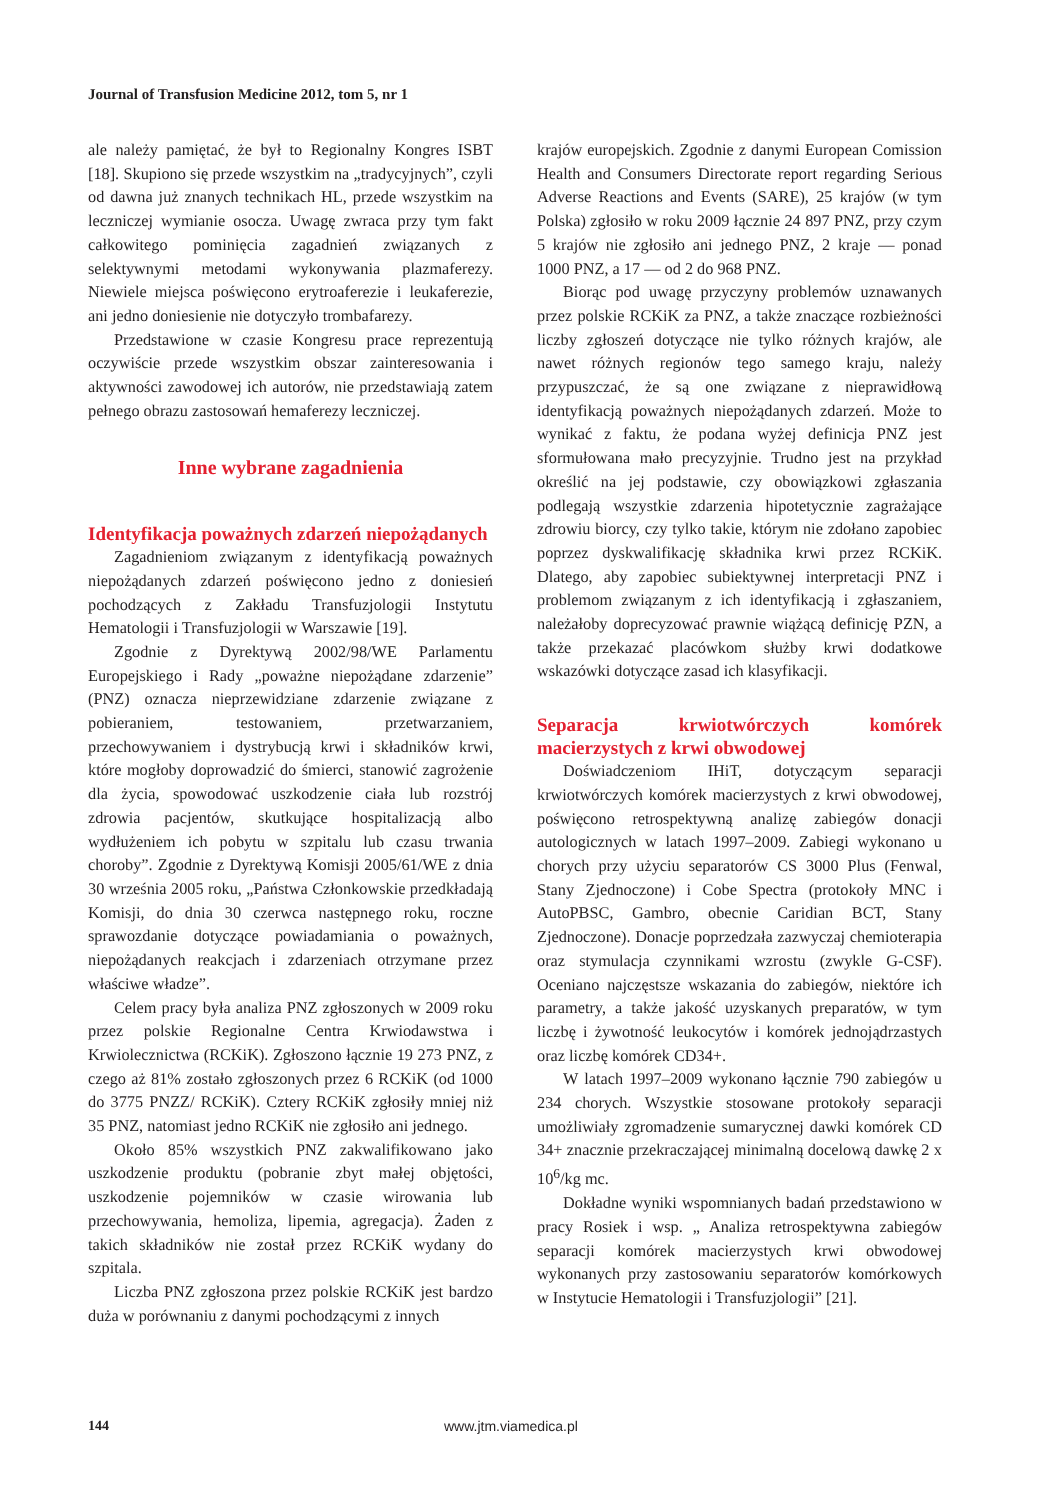Journal of Transfusion Medicine 2012, tom 5, nr 1
ale należy pamiętać, że był to Regionalny Kongres ISBT [18]. Skupiono się przede wszystkim na „tradycyjnych”, czyli od dawna już znanych technikach HL, przede wszystkim na leczniczej wymianie osocza. Uwagę zwraca przy tym fakt całkowitego pominięcia zagadnień związanych z selektywnymi metodami wykonywania plazmaferezy. Niewiele miejsca poświęcono erytroaferezie i leukaferezie, ani jedno doniesienie nie dotyczyło trombafarezy.
Przedstawione w czasie Kongresu prace reprezentują oczywiście przede wszystkim obszar zainteresowania i aktywności zawodowej ich autorów, nie przedstawiają zatem pełnego obrazu zastosowań hemaferezy leczniczej.
Inne wybrane zagadnienia
Identyfikacja poważnych zdarzeń niepożądanych
Zagadnieniom związanym z identyfikacją poważnych niepożądanych zdarzeń poświęcono jedno z doniesień pochodzących z Zakładu Transfuzjologii Instytutu Hematologii i Transfuzjologii w Warszawie [19].
Zgodnie z Dyrektywą 2002/98/WE Parlamentu Europejskiego i Rady „poważne niepożądane zdarzenie” (PNZ) oznacza nieprzewidziane zdarzenie związane z pobieraniem, testowaniem, przetwarzaniem, przechowywaniem i dystrybucją krwi i składników krwi, które mogłoby doprowadzić do śmierci, stanowić zagrożenie dla życia, spowodować uszkodzenie ciała lub rozstrój zdrowia pacjentów, skutkujące hospitalizacją albo wydłużeniem ich pobytu w szpitalu lub czasu trwania choroby”. Zgodnie z Dyrektywą Komisji 2005/61/WE z dnia 30 września 2005 roku, „Państwa Członkowskie przedkładają Komisji, do dnia 30 czerwca następnego roku, roczne sprawozdanie dotyczące powiadamiania o poważnych, niepożądanych reakcjach i zdarzeniach otrzymane przez właściwe władze”.
Celem pracy była analiza PNZ zgłoszonych w 2009 roku przez polskie Regionalne Centra Krwiodawstwa i Krwiolecznictwa (RCKiK). Zgłoszono łącznie 19 273 PNZ, z czego aż 81% zostało zgłoszonych przez 6 RCKiK (od 1000 do 3775 PNZZ/ RCKiK). Cztery RCKiK zgłosiły mniej niż 35 PNZ, natomiast jedno RCKiK nie zgłosiło ani jednego.
Około 85% wszystkich PNZ zakwalifikowano jako uszkodzenie produktu (pobranie zbyt małej objętości, uszkodzenie pojemników w czasie wirowania lub przechowywania, hemoliza, lipemia, agregacja). Żaden z takich składników nie został przez RCKiK wydany do szpitala.
Liczba PNZ zgłoszona przez polskie RCKiK jest bardzo duża w porównaniu z danymi pochodzącymi z innych
krajów europejskich. Zgodnie z danymi European Comission Health and Consumers Directorate report regarding Serious Adverse Reactions and Events (SARE), 25 krajów (w tym Polska) zgłosiło w roku 2009 łącznie 24 897 PNZ, przy czym 5 krajów nie zgłosiło ani jednego PNZ, 2 kraje — ponad 1000 PNZ, a 17 — od 2 do 968 PNZ.
Biorąc pod uwagę przyczyny problemów uznawanych przez polskie RCKiK za PNZ, a także znaczące rozbieżności liczby zgłoszeń dotyczące nie tylko różnych krajów, ale nawet różnych regionów tego samego kraju, należy przypuszczać, że są one związane z nieprawidłową identyfikacją poważnych niepożądanych zdarzeń. Może to wynikać z faktu, że podana wyżej definicja PNZ jest sformułowana mało precyzyjnie. Trudno jest na przykład określić na jej podstawie, czy obowiązkowi zgłaszania podlegają wszystkie zdarzenia hipotetycznie zagrażające zdrowiu biorcy, czy tylko takie, którym nie zdołano zapobiec poprzez dyskwalifikację składnika krwi przez RCKiK. Dlatego, aby zapobiec subiektywnej interpretacji PNZ i problemom związanym z ich identyfikacją i zgłaszaniem, należałoby doprecyzować prawnie wiążącą definicję PZN, a także przekazać placówkom służby krwi dodatkowe wskazówki dotyczące zasad ich klasyfikacji.
Separacja krwiotwórczych komórek macierzystych z krwi obwodowej
Doświadczeniom IHiT, dotyczącym separacji krwiotwórczych komórek macierzystych z krwi obwodowej, poświęcono retrospektywną analizę zabiegów donacji autologicznych w latach 1997–2009. Zabiegi wykonano u chorych przy użyciu separatorów CS 3000 Plus (Fenwal, Stany Zjednoczone) i Cobe Spectra (protokoły MNC i AutoPBSC, Gambro, obecnie Caridian BCT, Stany Zjednoczone). Donacje poprzedzała zazwyczaj chemioterapia oraz stymulacja czynnikami wzrostu (zwykle G-CSF). Oceniano najczęstsze wskazania do zabiegów, niektóre ich parametry, a także jakość uzyskanych preparatów, w tym liczbę i żywotność leukocytów i komórek jednojądrzastych oraz liczbę komórek CD34+.
W latach 1997–2009 wykonano łącznie 790 zabiegów u 234 chorych. Wszystkie stosowane protokoły separacji umożliwiały zgromadzenie sumarycznej dawki komórek CD 34+ znacznie przekraczającej minimalną docelową dawkę 2 x 10<sup>6</sup>/kg mc.
Dokładne wyniki wspomnianych badań przedstawiono w pracy Rosiek i wsp. „ Analiza retrospektywna zabiegów separacji komórek macierzystych krwi obwodowej wykonanych przy zastosowaniu separatorów komórkowych w Instytucie Hematologii i Transfuzjologii” [21].
144 www.jtm.viamedica.pl